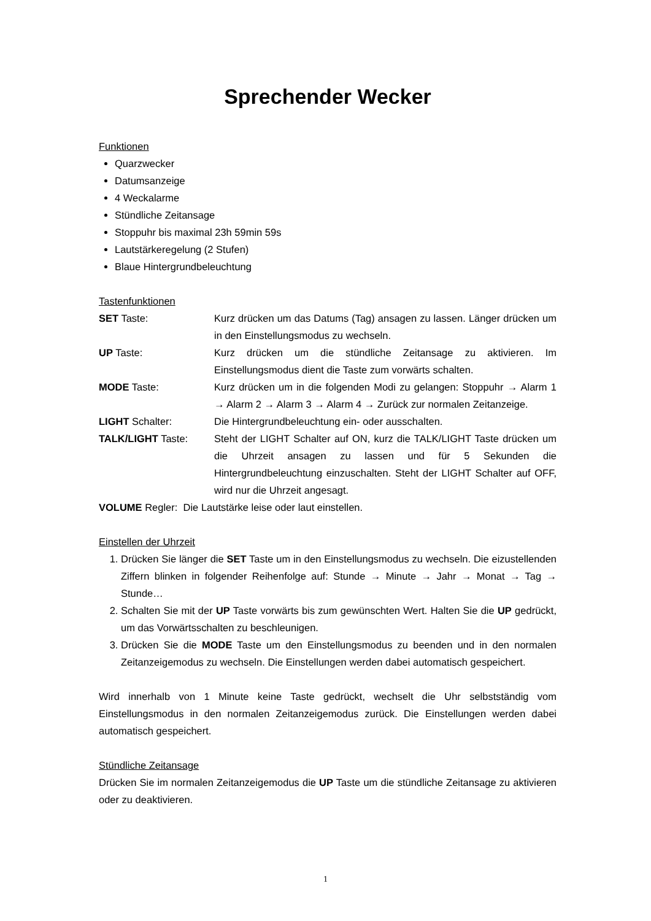Sprechender Wecker
Funktionen
Quarzwecker
Datumsanzeige
4 Weckalarme
Stündliche Zeitansage
Stoppuhr bis maximal 23h 59min 59s
Lautstärkeregelung (2 Stufen)
Blaue Hintergrundbeleuchtung
Tastenfunktionen
SET Taste: Kurz drücken um das Datums (Tag) ansagen zu lassen. Länger drücken um in den Einstellungsmodus zu wechseln.
UP Taste: Kurz drücken um die stündliche Zeitansage zu aktivieren. Im Einstellungsmodus dient die Taste zum vorwärts schalten.
MODE Taste: Kurz drücken um in die folgenden Modi zu gelangen: Stoppuhr → Alarm 1 → Alarm 2 → Alarm 3 → Alarm 4 → Zurück zur normalen Zeitanzeige.
LIGHT Schalter: Die Hintergrundbeleuchtung ein- oder ausschalten.
TALK/LIGHT Taste: Steht der LIGHT Schalter auf ON, kurz die TALK/LIGHT Taste drücken um die Uhrzeit ansagen zu lassen und für 5 Sekunden die Hintergrundbeleuchtung einzuschalten. Steht der LIGHT Schalter auf OFF, wird nur die Uhrzeit angesagt.
VOLUME Regler: Die Lautstärke leise oder laut einstellen.
Einstellen der Uhrzeit
1. Drücken Sie länger die SET Taste um in den Einstellungsmodus zu wechseln. Die eizustellenden Ziffern blinken in folgender Reihenfolge auf: Stunde → Minute → Jahr → Monat → Tag → Stunde…
2. Schalten Sie mit der UP Taste vorwärts bis zum gewünschten Wert. Halten Sie die UP gedrückt, um das Vorwärtsschalten zu beschleunigen.
3. Drücken Sie die MODE Taste um den Einstellungsmodus zu beenden und in den normalen Zeitanzeigemodus zu wechseln. Die Einstellungen werden dabei automatisch gespeichert.
Wird innerhalb von 1 Minute keine Taste gedrückt, wechselt die Uhr selbstständig vom Einstellungsmodus in den normalen Zeitanzeigemodus zurück. Die Einstellungen werden dabei automatisch gespeichert.
Stündliche Zeitansage
Drücken Sie im normalen Zeitanzeigemodus die UP Taste um die stündliche Zeitansage zu aktivieren oder zu deaktivieren.
1